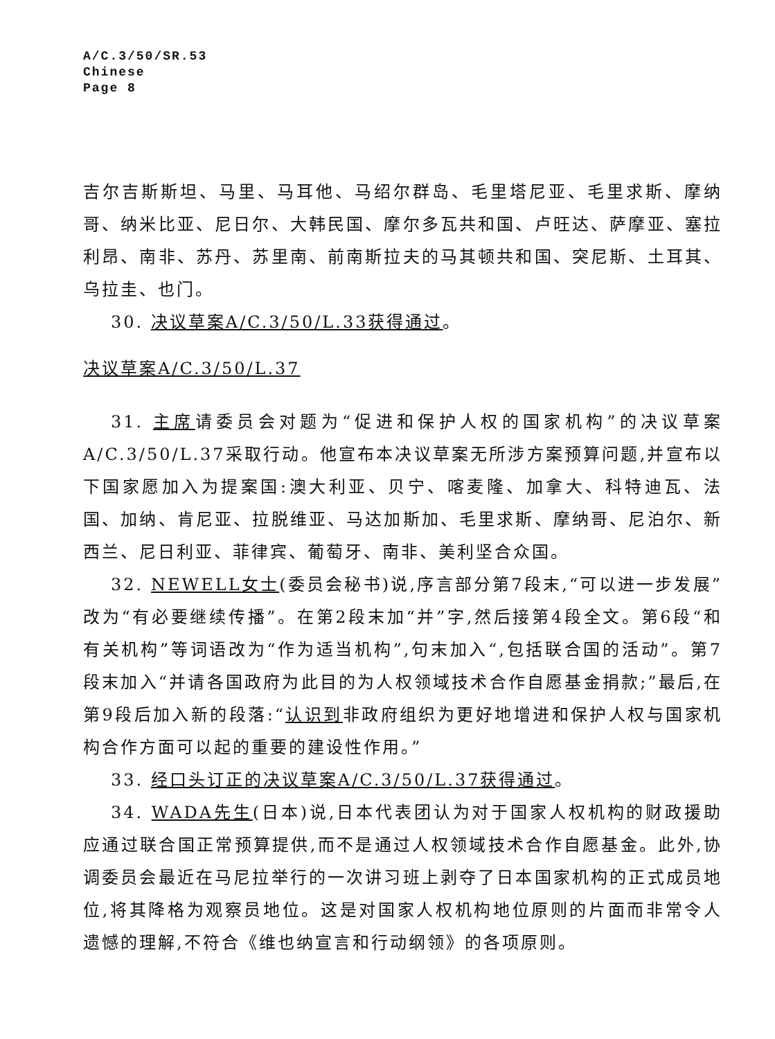A/C.3/50/SR.53
Chinese
Page 8
吉尔吉斯斯坦、马里、马耳他、马绍尔群岛、毛里塔尼亚、毛里求斯、摩纳哥、纳米比亚、尼日尔、大韩民国、摩尔多瓦共和国、卢旺达、萨摩亚、塞拉利昂、南非、苏丹、苏里南、前南斯拉夫的马其顿共和国、突尼斯、土耳其、乌拉圭、也门。
30. 决议草案A/C.3/50/L.33获得通过。
决议草案A/C.3/50/L.37
31. 主席请委员会对题为“促进和保护人权的国家机构”的决议草案A/C.3/50/L.37采取行动。他宣布本决议草案无所涉方案预算问题,并宣布以下国家愿加入为提案国:澳大利亚、贝宁、喀麦隆、加拿大、科特迪瓦、法国、加纳、肯尼亚、拉脱维亚、马达加斯加、毛里求斯、摩纳哥、尼泊尔、新西兰、尼日利亚、菲律宾、葡萄牙、南非、美利坚合众国。
32. NEWELL女士(委员会秘书)说,序言部分第7段末,“可以进一步发展”改为“有必要继续传播”。在第2段末加“并”字,然后接第4段全文。第6段“和有关机构”等词语改为“作为适当机构”,句末加入“,包括联合国的活动”。第7段末加入“并请各国政府为此目的为人权领域技术合作自愿基金捐款;”最后,在第9段后加入新的段落:“认识到非政府组织为更好地增进和保护人权与国家机构合作方面可以起的重要的建设性作用。”
33. 经口头订正的决议草案A/C.3/50/L.37获得通过。
34. WADA先生(日本)说,日本代表团认为对于国家人权机构的财政援助应通过联合国正常预算提供,而不是通过人权领域技术合作自愿基金。此外,协调委员会最近在马尼拉举行的一次讲习班上剥夺了日本国家机构的正式成员地位,将其降格为观察员地位。这是对国家人权机构地位原则的片面而非常令人遗憾的理解,不符合《维也纳宣言和行动纲领》的各项原则。